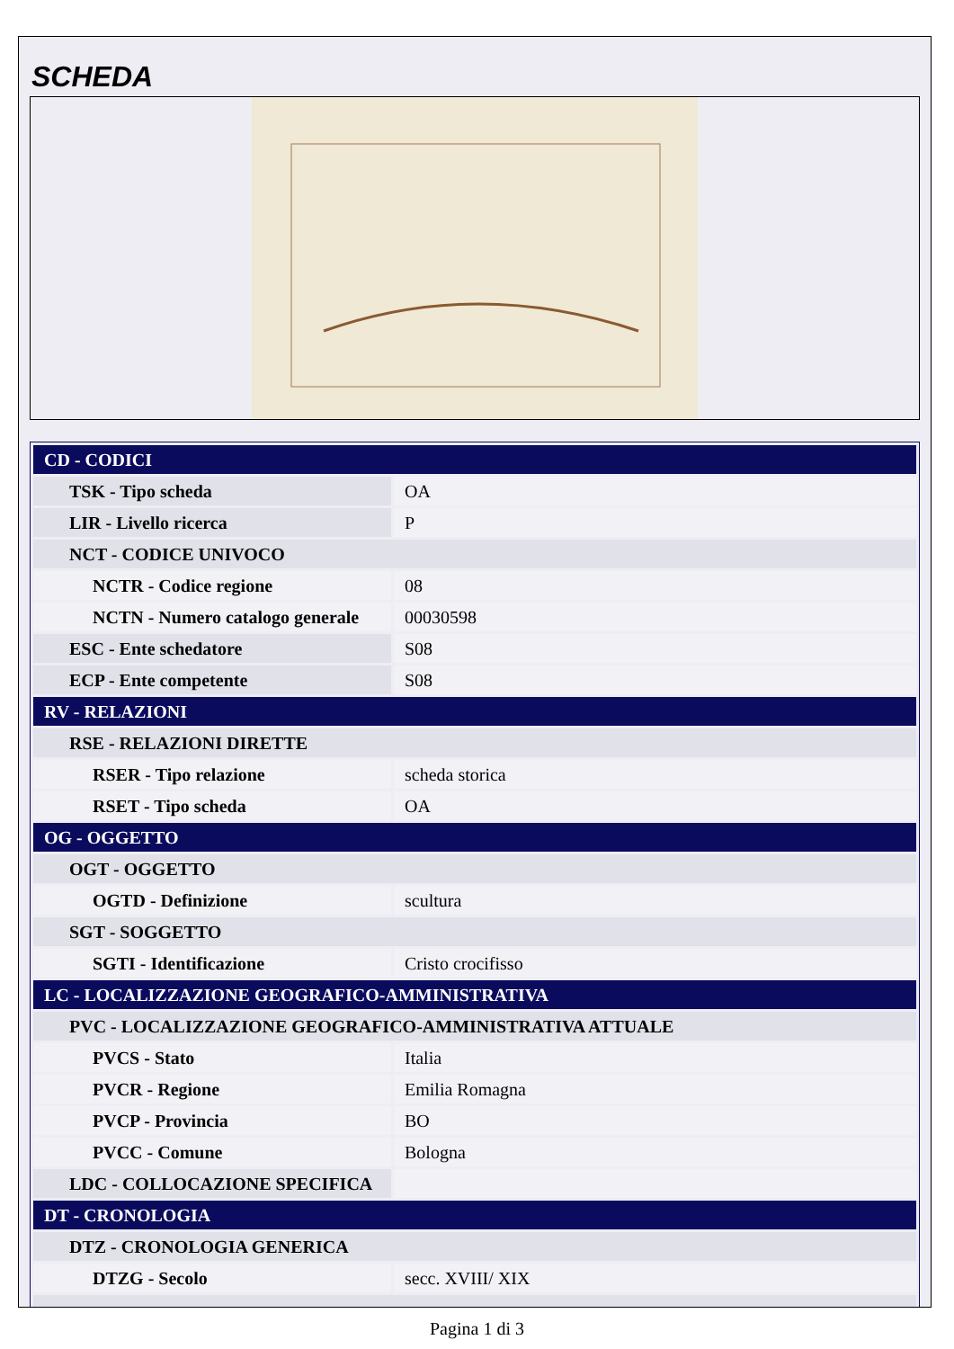SCHEDA
| CD - CODICI | |
| TSK - Tipo scheda | OA |
| LIR - Livello ricerca | P |
| NCT - CODICE UNIVOCO | |
| NCTR - Codice regione | 08 |
| NCTN - Numero catalogo generale | 00030598 |
| ESC - Ente schedatore | S08 |
| ECP - Ente competente | S08 |
| RV - RELAZIONI | |
| RSE - RELAZIONI DIRETTE | |
| RSER - Tipo relazione | scheda storica |
| RSET - Tipo scheda | OA |
| OG - OGGETTO | |
| OGT - OGGETTO | |
| OGTD - Definizione | scultura |
| SGT - SOGGETTO | |
| SGTI - Identificazione | Cristo crocifisso |
| LC - LOCALIZZAZIONE GEOGRAFICO-AMMINISTRATIVA | |
| PVC - LOCALIZZAZIONE GEOGRAFICO-AMMINISTRATIVA ATTUALE | |
| PVCS - Stato | Italia |
| PVCR - Regione | Emilia Romagna |
| PVCP - Provincia | BO |
| PVCC - Comune | Bologna |
| LDC - COLLOCAZIONE SPECIFICA | |
| DT - CRONOLOGIA | |
| DTZ - CRONOLOGIA GENERICA | |
| DTZG - Secolo | secc. XVIII/ XIX |
Pagina 1 di 3